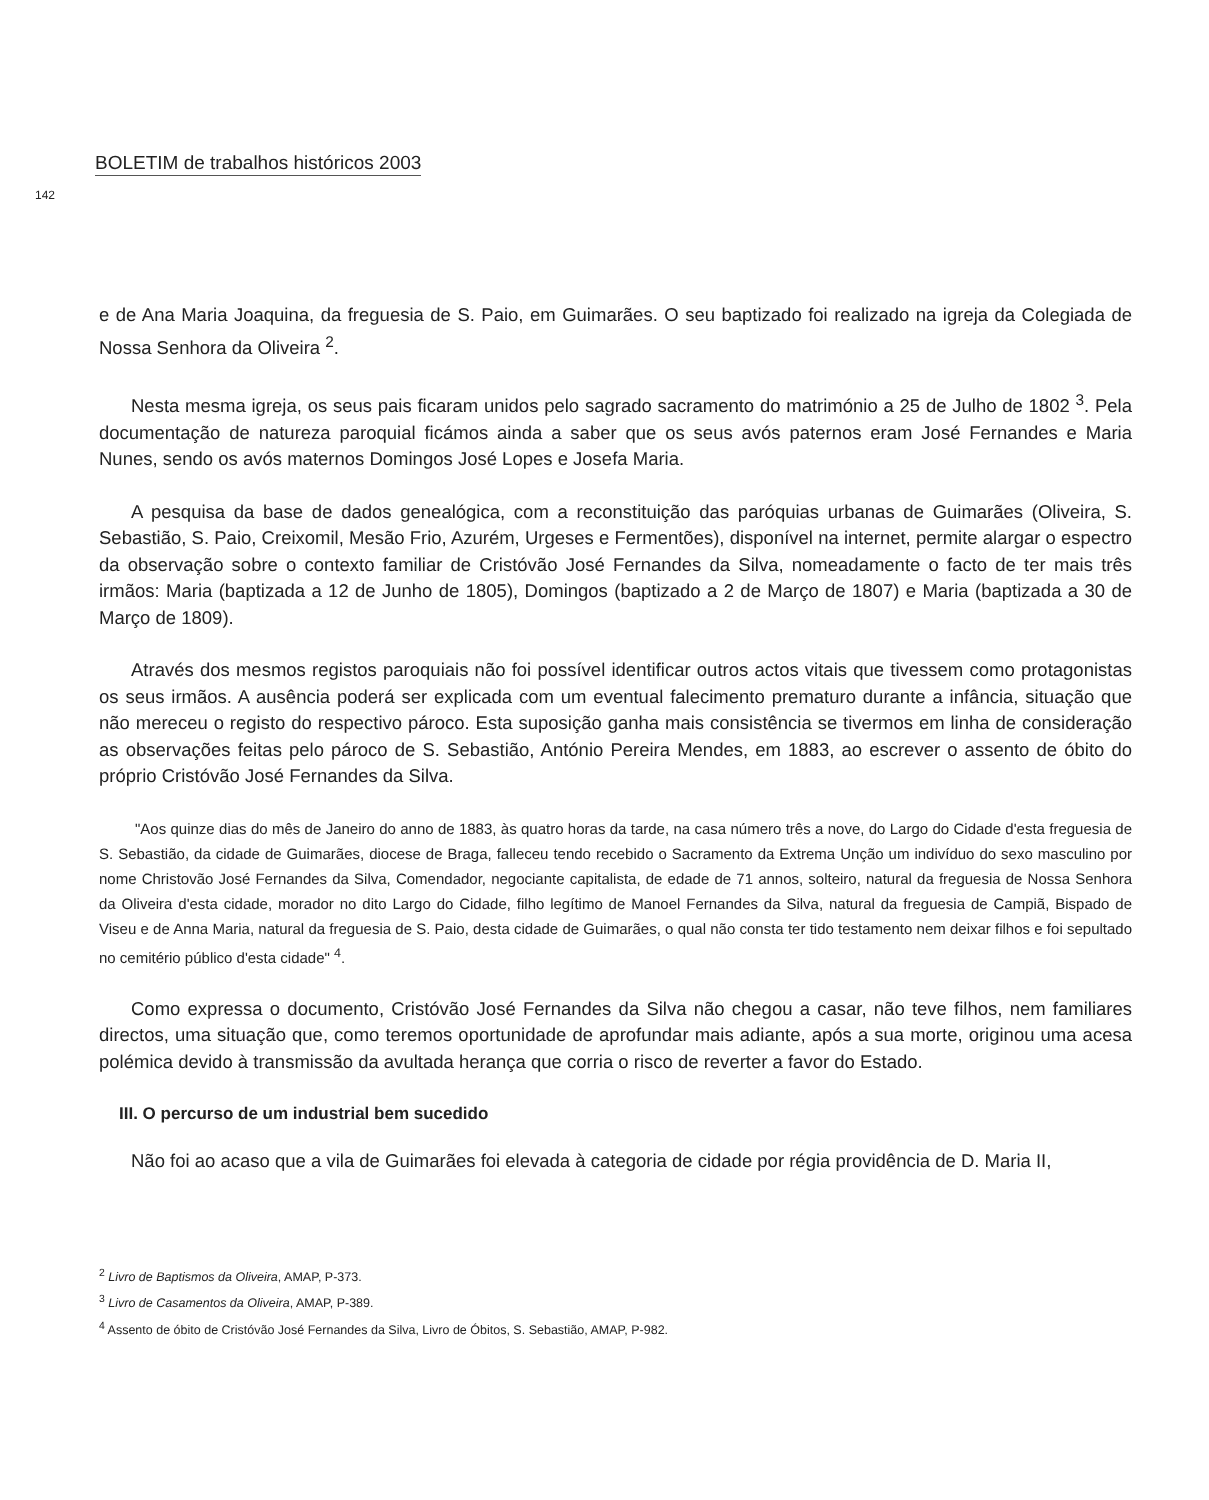BOLETIM de trabalhos históricos 2003
142
e de Ana Maria Joaquina, da freguesia de S. Paio, em Guimarães. O seu baptizado foi realizado na igreja da Colegiada de Nossa Senhora da Oliveira <sup>2</sup>.
Nesta mesma igreja, os seus pais ficaram unidos pelo sagrado sacramento do matrimónio a 25 de Julho de 1802 <sup>3</sup>. Pela documentação de natureza paroquial ficámos ainda a saber que os seus avós paternos eram José Fernandes e Maria Nunes, sendo os avós maternos Domingos José Lopes e Josefa Maria.
A pesquisa da base de dados genealógica, com a reconstituição das paróquias urbanas de Guimarães (Oliveira, S. Sebastião, S. Paio, Creixomil, Mesão Frio, Azurém, Urgeses e Fermentões), disponível na internet, permite alargar o espectro da observação sobre o contexto familiar de Cristóvão José Fernandes da Silva, nomeadamente o facto de ter mais três irmãos: Maria (baptizada a 12 de Junho de 1805), Domingos (baptizado a 2 de Março de 1807) e Maria (baptizada a 30 de Março de 1809).
Através dos mesmos registos paroquiais não foi possível identificar outros actos vitais que tivessem como protagonistas os seus irmãos. A ausência poderá ser explicada com um eventual falecimento prematuro durante a infância, situação que não mereceu o registo do respectivo pároco. Esta suposição ganha mais consistência se tivermos em linha de consideração as observações feitas pelo pároco de S. Sebastião, António Pereira Mendes, em 1883, ao escrever o assento de óbito do próprio Cristóvão José Fernandes da Silva.
"Aos quinze dias do mês de Janeiro do anno de 1883, às quatro horas da tarde, na casa número três a nove, do Largo do Cidade d'esta freguesia de S. Sebastião, da cidade de Guimarães, diocese de Braga, falleceu tendo recebido o Sacramento da Extrema Unção um indivíduo do sexo masculino por nome Christovão José Fernandes da Silva, Comendador, negociante capitalista, de edade de 71 annos, solteiro, natural da freguesia de Nossa Senhora da Oliveira d'esta cidade, morador no dito Largo do Cidade, filho legítimo de Manoel Fernandes da Silva, natural da freguesia de Campiã, Bispado de Viseu e de Anna Maria, natural da freguesia de S. Paio, desta cidade de Guimarães, o qual não consta ter tido testamento nem deixar filhos e foi sepultado no cemitério público d'esta cidade" <sup>4</sup>.
Como expressa o documento, Cristóvão José Fernandes da Silva não chegou a casar, não teve filhos, nem familiares directos, uma situação que, como teremos oportunidade de aprofundar mais adiante, após a sua morte, originou uma acesa polémica devido à transmissão da avultada herança que corria o risco de reverter a favor do Estado.
III. O percurso de um industrial bem sucedido
Não foi ao acaso que a vila de Guimarães foi elevada à categoria de cidade por régia providência de D. Maria II,
<sup>2</sup> Livro de Baptismos da Oliveira, AMAP, P-373.
<sup>3</sup> Livro de Casamentos da Oliveira, AMAP, P-389.
<sup>4</sup> Assento de óbito de Cristóvão José Fernandes da Silva, Livro de Óbitos, S. Sebastião, AMAP, P-982.